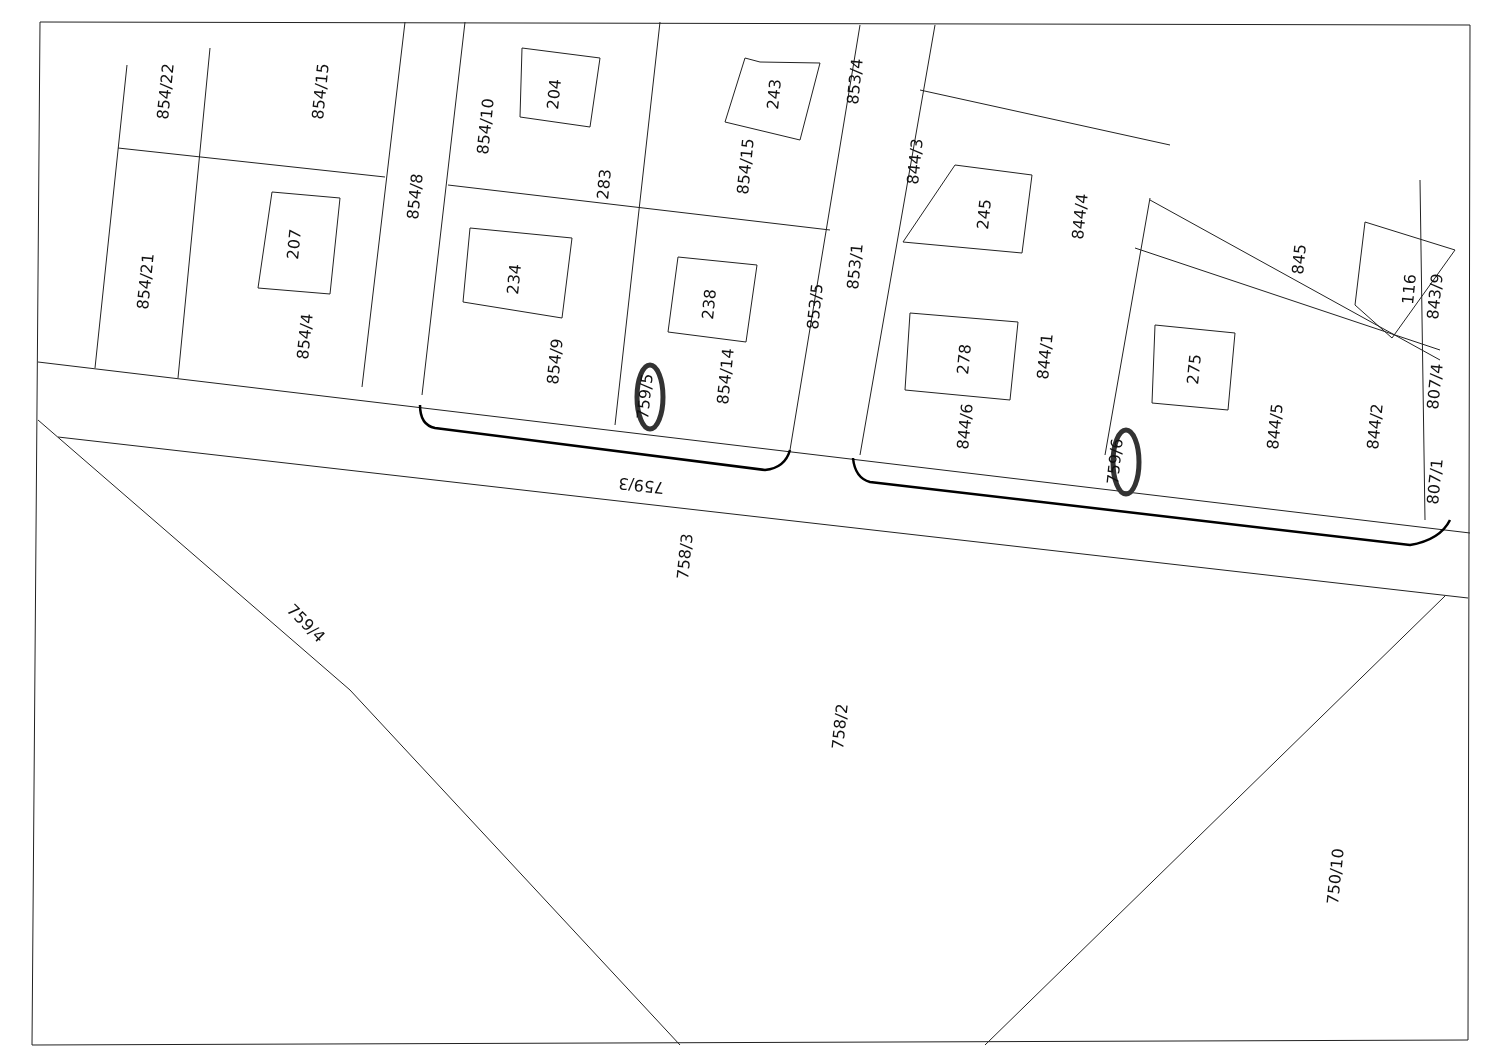854/22
854/15
854/21
207
854/4
854/8
204
854/10
283
234
854/9
243
854/15
238
854/14
759/5
853/5
853/1
853/4
844/3
245
844/4
278
844/1
844/6
759/6
275
844/5
844/2
845
116
843/9
807/4
807/1
759/3
758/3
759/4
758/2
750/10